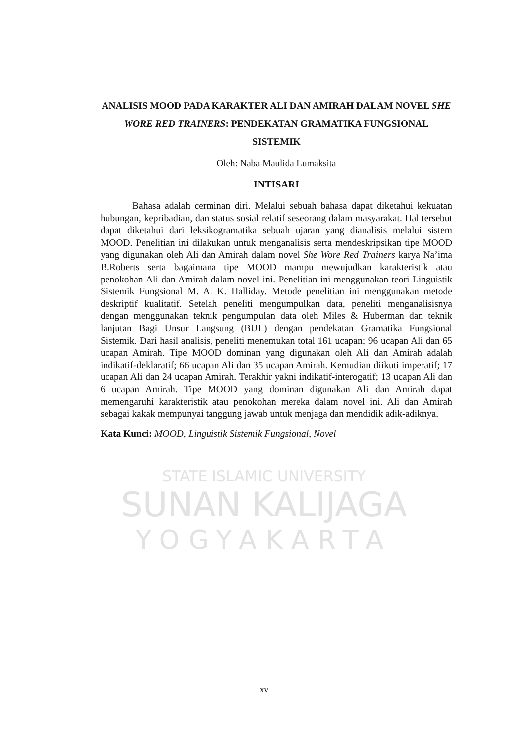STATE ISLAMIC UNIVERSITY
SUNAN KALIJAGA
YOGYAKARTA
ANALISIS MOOD PADA KARAKTER ALI DAN AMIRAH DALAM NOVEL SHE WORE RED TRAINERS: PENDEKATAN GRAMATIKA FUNGSIONAL SISTEMIK
Oleh: Naba Maulida Lumaksita
INTISARI
Bahasa adalah cerminan diri. Melalui sebuah bahasa dapat diketahui kekuatan hubungan, kepribadian, dan status sosial relatif seseorang dalam masyarakat. Hal tersebut dapat diketahui dari leksikogramatika sebuah ujaran yang dianalisis melalui sistem MOOD. Penelitian ini dilakukan untuk menganalisis serta mendeskripsikan tipe MOOD yang digunakan oleh Ali dan Amirah dalam novel She Wore Red Trainers karya Na’ima B.Roberts serta bagaimana tipe MOOD mampu mewujudkan karakteristik atau penokohan Ali dan Amirah dalam novel ini. Penelitian ini menggunakan teori Linguistik Sistemik Fungsional M. A. K. Halliday. Metode penelitian ini menggunakan metode deskriptif kualitatif. Setelah peneliti mengumpulkan data, peneliti menganalisisnya dengan menggunakan teknik pengumpulan data oleh Miles & Huberman dan teknik lanjutan Bagi Unsur Langsung (BUL) dengan pendekatan Gramatika Fungsional Sistemik. Dari hasil analisis, peneliti menemukan total 161 ucapan; 96 ucapan Ali dan 65 ucapan Amirah. Tipe MOOD dominan yang digunakan oleh Ali dan Amirah adalah indikatif-deklaratif; 66 ucapan Ali dan 35 ucapan Amirah. Kemudian diikuti imperatif; 17 ucapan Ali dan 24 ucapan Amirah. Terakhir yakni indikatif-interogatif; 13 ucapan Ali dan 6 ucapan Amirah. Tipe MOOD yang dominan digunakan Ali dan Amirah dapat memengaruhi karakteristik atau penokohan mereka dalam novel ini. Ali dan Amirah sebagai kakak mempunyai tanggung jawab untuk menjaga dan mendidik adik-adiknya.
Kata Kunci: MOOD, Linguistik Sistemik Fungsional, Novel
xv